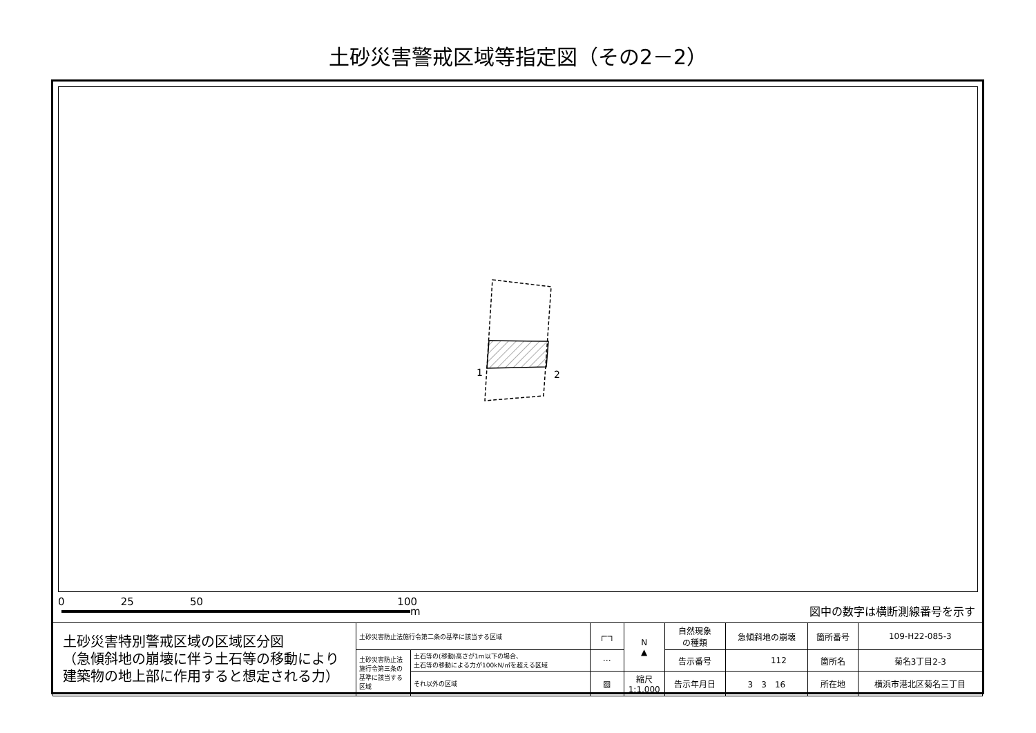土砂災害警戒区域等指定図（その2－2）
1 2
0 25 50 100
m
図中の数字は横断測線番号を示す
| 土砂災害特別警戒区域の区域区分図 （急傾斜地の崩壊に伴う土石等の移動により 建築物の地上部に作用すると想定される力） | 土砂災害防止法施行令第二条の基準に該当する区域 | | ┌┄┐ | N ▲ | 自然現象 の種類 | 急傾斜地の崩壊 | 箇所番号 | 109-H22-085-3 |
| | 土砂災害防止法施行令第三条の基準に該当する区域 | 土石等の(移動)高さが1m以下の場合、 土石等の移動による力が100kN/㎡を超える区域 | ⋯ | | 告示番号 | 112 | 箇所名 | 菊名3丁目2-3 |
| | | それ以外の区域 | ▨ | 縮尺 1:1,000 | 告示年月日 | 3 3 16 | 所在地 | 横浜市港北区菊名三丁目 |